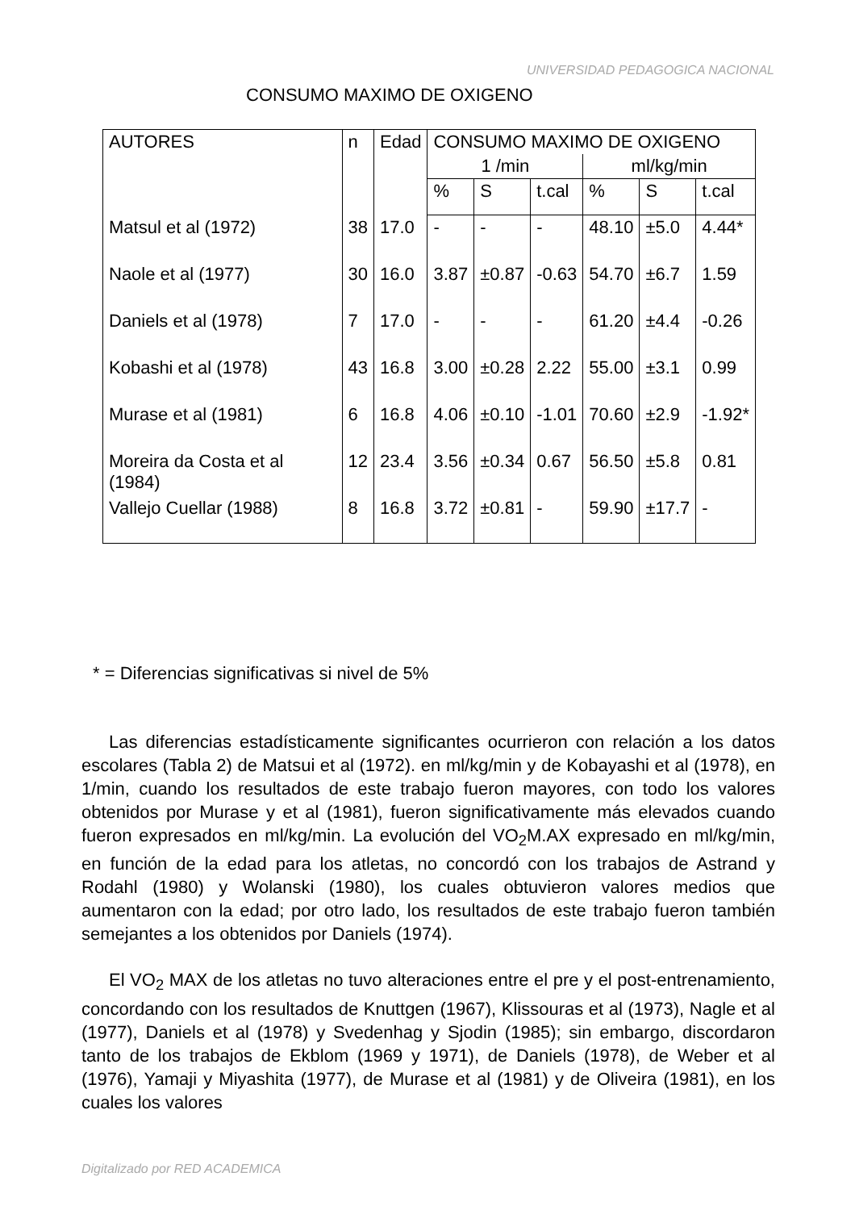UNIVERSIDAD PEDAGOGICA NACIONAL
CONSUMO MAXIMO DE OXIGENO
| AUTORES | n | Edad | CONSUMO MAXIMO DE OXIGENO | | | | | |
| --- | --- | --- | --- | --- | --- | --- | --- | --- |
| | | | 1 /min | | | ml/kg/min | | |
| | | | % | S | t.cal | % | S | t.cal |
| Matsul et al (1972) | 38 | 17.0 | - | - | - | 48.10 | ±5.0 | 4.44* |
| Naole et al (1977) | 30 | 16.0 | 3.87 | ±0.87 | -0.63 | 54.70 | ±6.7 | 1.59 |
| Daniels et al (1978) | 7 | 17.0 | - | - | - | 61.20 | ±4.4 | -0.26 |
| Kobashi et al (1978) | 43 | 16.8 | 3.00 | ±0.28 | 2.22 | 55.00 | ±3.1 | 0.99 |
| Murase et al (1981) | 6 | 16.8 | 4.06 | ±0.10 | -1.01 | 70.60 | ±2.9 | -1.92* |
| Moreira da Costa et al (1984) | 12 | 23.4 | 3.56 | ±0.34 | 0.67 | 56.50 | ±5.8 | 0.81 |
| Vallejo Cuellar (1988) | 8 | 16.8 | 3.72 | ±0.81 | - | 59.90 | ±17.7 | - |
* = Diferencias significativas si nivel de 5%
Las diferencias estadísticamente significantes ocurrieron con relación a los datos escolares (Tabla 2) de Matsui et al (1972). en ml/kg/min y de Kobayashi et al (1978), en 1/min, cuando los resultados de este trabajo fueron mayores, con todo los valores obtenidos por Murase y et al (1981), fueron significativamente más elevados cuando fueron expresados en ml/kg/min. La evolución del VO<sub>2</sub>M.AX expresado en ml/kg/min, en función de la edad para los atletas, no concordó con los trabajos de Astrand y Rodahl (1980) y Wolanski (1980), los cuales obtuvieron valores medios que aumentaron con la edad; por otro lado, los resultados de este trabajo fueron también semejantes a los obtenidos por Daniels (1974).
El VO<sub>2</sub> MAX de los atletas no tuvo alteraciones entre el pre y el post-entrenamiento, concordando con los resultados de Knuttgen (1967), Klissouras et al (1973), Nagle et al (1977), Daniels et al (1978) y Svedenhag y Sjodin (1985); sin embargo, discordaron tanto de los trabajos de Ekblom (1969 y 1971), de Daniels (1978), de Weber et al (1976), Yamaji y Miyashita (1977), de Murase et al (1981) y de Oliveira (1981), en los cuales los valores
Digitalizado por RED ACADEMICA